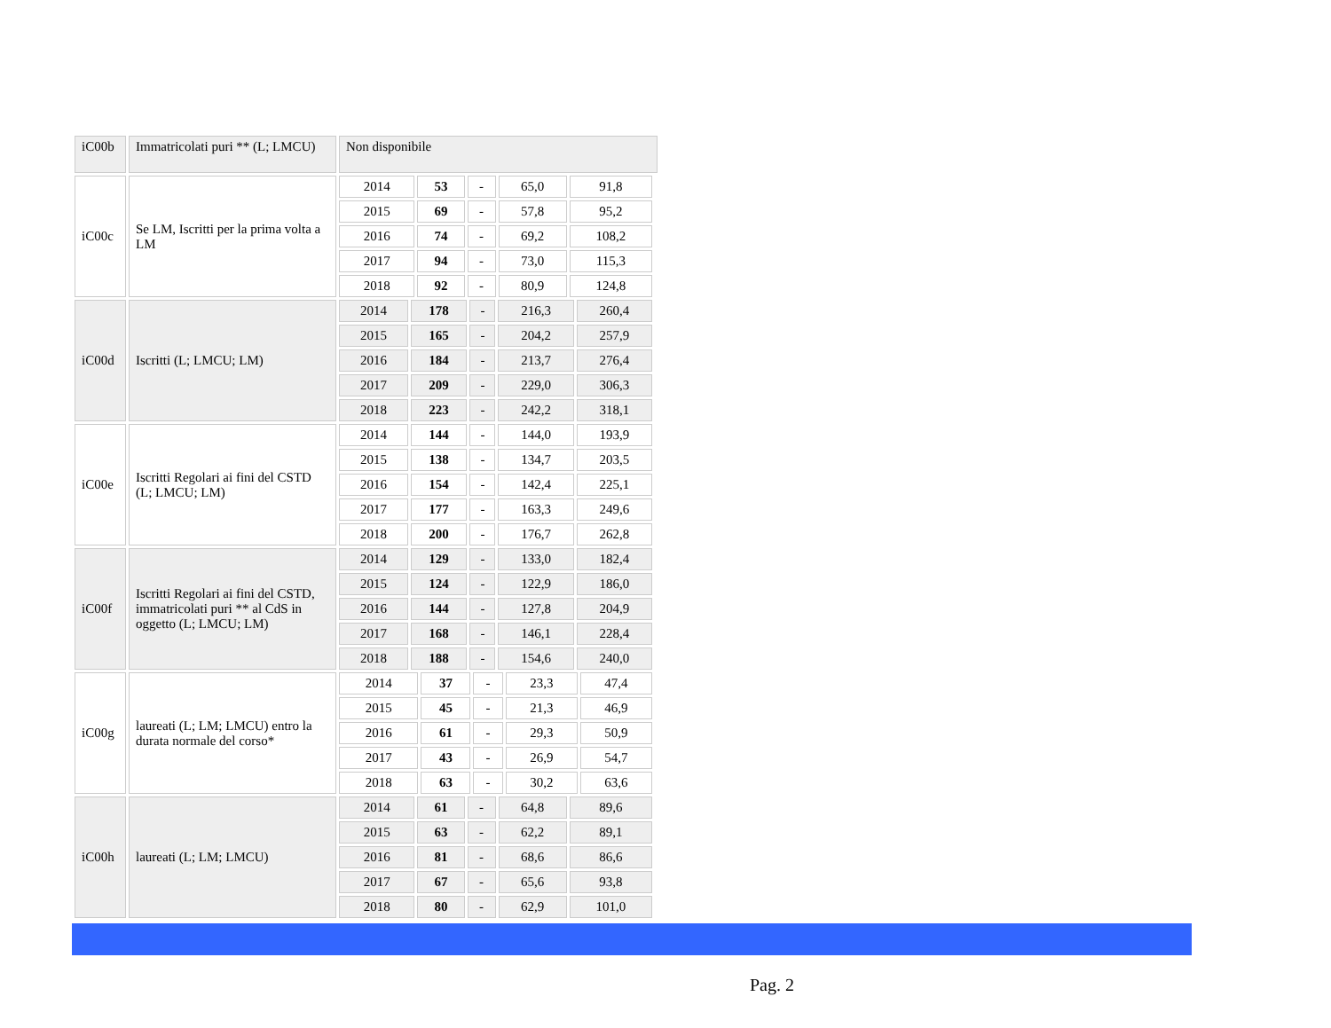| iC00b | Immatricolati puri ** (L; LMCU) | Non disponibile |
| iC00c | Se LM, Iscritti per la prima volta a LM | / 2014 / 53 / - / 65,0 / 91,8 / / 2015 / 69 / - / 57,8 / 95,2 / / 2016 / 74 / - / 69,2 / 108,2 / / 2017 / 94 / - / 73,0 / 115,3 / / 2018 / 92 / - / 80,9 / 124,8 / |
| iC00d | Iscritti (L; LMCU; LM) | / 2014 / 178 / - / 216,3 / 260,4 / / 2015 / 165 / - / 204,2 / 257,9 / / 2016 / 184 / - / 213,7 / 276,4 / / 2017 / 209 / - / 229,0 / 306,3 / / 2018 / 223 / - / 242,2 / 318,1 / |
| iC00e | Iscritti Regolari ai fini del CSTD (L; LMCU; LM) | / 2014 / 144 / - / 144,0 / 193,9 / / 2015 / 138 / - / 134,7 / 203,5 / / 2016 / 154 / - / 142,4 / 225,1 / / 2017 / 177 / - / 163,3 / 249,6 / / 2018 / 200 / - / 176,7 / 262,8 / |
| iC00f | Iscritti Regolari ai fini del CSTD, immatricolati puri ** al CdS in oggetto (L; LMCU; LM) | / 2014 / 129 / - / 133,0 / 182,4 / / 2015 / 124 / - / 122,9 / 186,0 / / 2016 / 144 / - / 127,8 / 204,9 / / 2017 / 168 / - / 146,1 / 228,4 / / 2018 / 188 / - / 154,6 / 240,0 / |
| iC00g | laureati (L; LM; LMCU) entro la durata normale del corso* | / 2014 / 37 / - / 23,3 / 47,4 / / 2015 / 45 / - / 21,3 / 46,9 / / 2016 / 61 / - / 29,3 / 50,9 / / 2017 / 43 / - / 26,9 / 54,7 / / 2018 / 63 / - / 30,2 / 63,6 / |
| iC00h | laureati (L; LM; LMCU) | / 2014 / 61 / - / 64,8 / 89,6 / / 2015 / 63 / - / 62,2 / 89,1 / / 2016 / 81 / - / 68,6 / 86,6 / / 2017 / 67 / - / 65,6 / 93,8 / / 2018 / 80 / - / 62,9 / 101,0 / |
Pag. 2